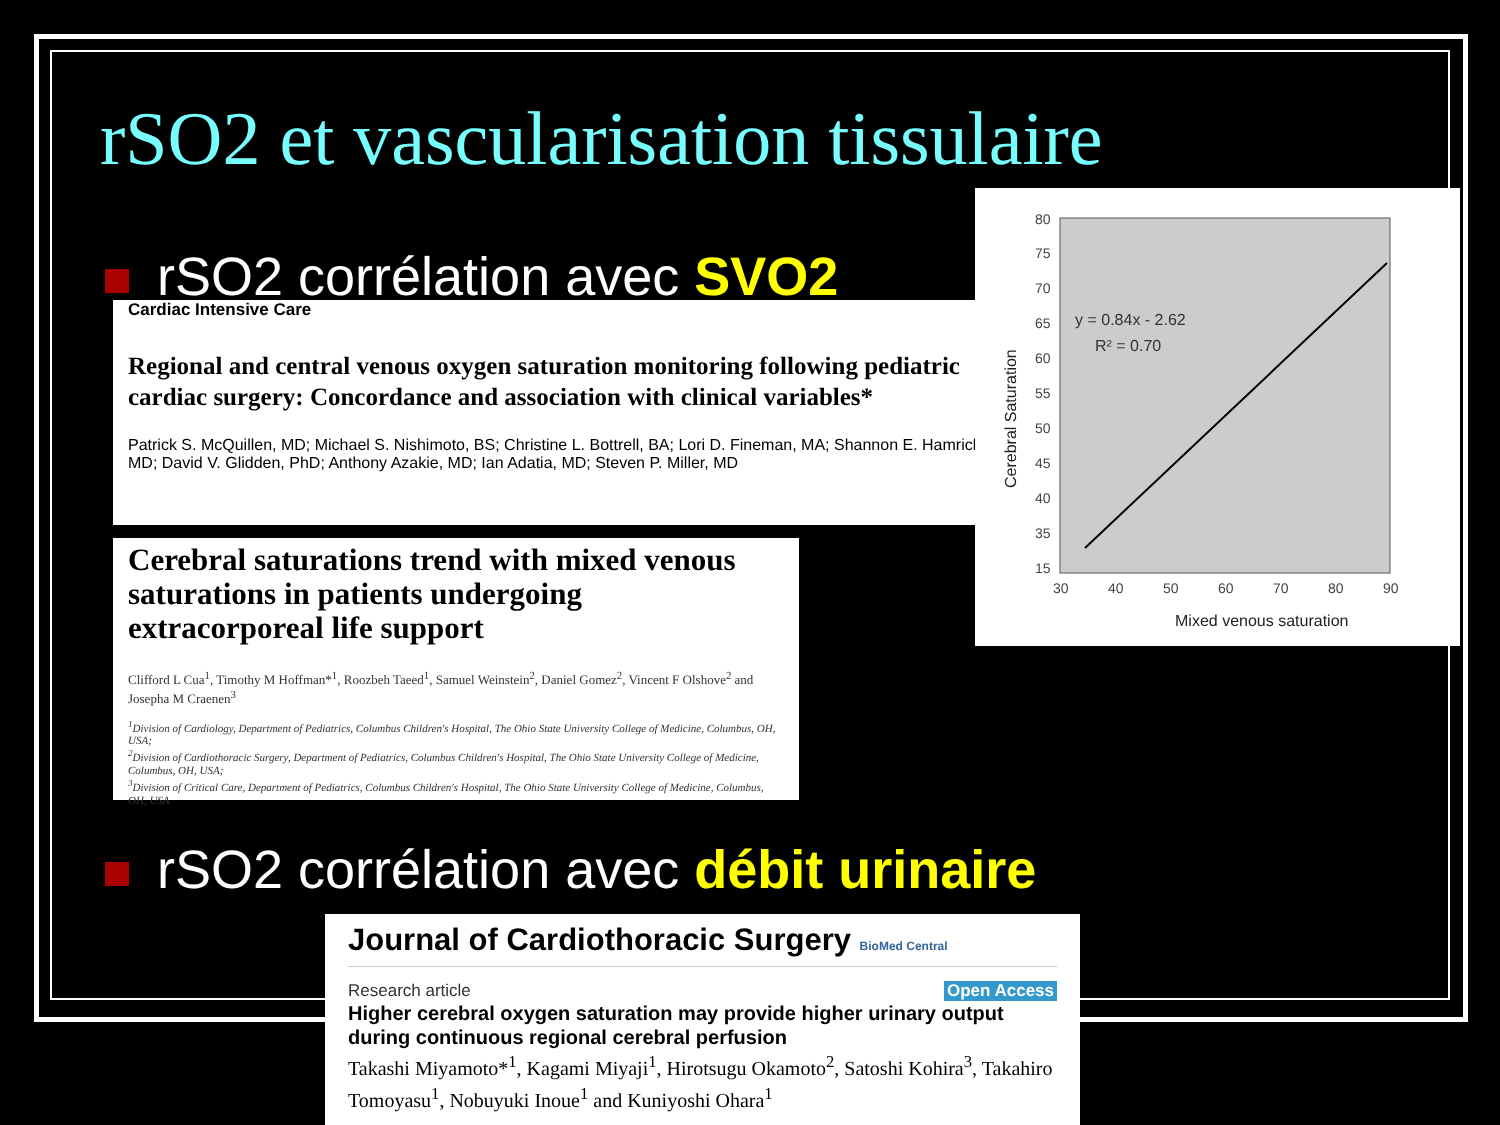rSO2 et vascularisation tissulaire
rSO2 corrélation avec SVO2
Cardiac Intensive Care
Regional and central venous oxygen saturation monitoring following pediatric cardiac surgery: Concordance and association with clinical variables*
Patrick S. McQuillen, MD; Michael S. Nishimoto, BS; Christine L. Bottrell, BA; Lori D. Fineman, MA; Shannon E. Hamrick, MD; David V. Glidden, PhD; Anthony Azakie, MD; Ian Adatia, MD; Steven P. Miller, MD
Cerebral saturations trend with mixed venous saturations in patients undergoing extracorporeal life support
Clifford L Cua<sup>1</sup>, Timothy M Hoffman*<sup>1</sup>, Roozbeh Taeed<sup>1</sup>, Samuel Weinstein<sup>2</sup>, Daniel Gomez<sup>2</sup>, Vincent F Olshove<sup>2</sup> and Josepha M Craenen<sup>3</sup>
<sup>1</sup> Division of Cardiology, Department of Pediatrics, Columbus Children's Hospital, The Ohio State University College of Medicine, Columbus, OH, USA;
<sup>2</sup> Division of Cardiothoracic Surgery, Department of Pediatrics, Columbus Children's Hospital, The Ohio State University College of Medicine, Columbus, OH, USA;
<sup>3</sup> Division of Critical Care, Department of Pediatrics, Columbus Children's Hospital, The Ohio State University College of Medicine, Columbus, OH, USA
80
75
70
65
60
55
50
45
40
35
15
30
40
50
60
70
80
90
y = 0.84x - 2.62
R² = 0.70
Mixed venous saturation
Cerebral Saturation
rSO2 corrélation avec débit urinaire
Journal of Cardiothoracic Surgery BioMed Central
Research article Open Access
Higher cerebral oxygen saturation may provide higher urinary output during continuous regional cerebral perfusion
Takashi Miyamoto*<sup>1</sup>, Kagami Miyaji<sup>1</sup>, Hirotsugu Okamoto<sup>2</sup>, Satoshi Kohira<sup>3</sup>, Takahiro Tomoyasu<sup>1</sup>, Nobuyuki Inoue<sup>1</sup> and Kuniyoshi Ohara<sup>1</sup>